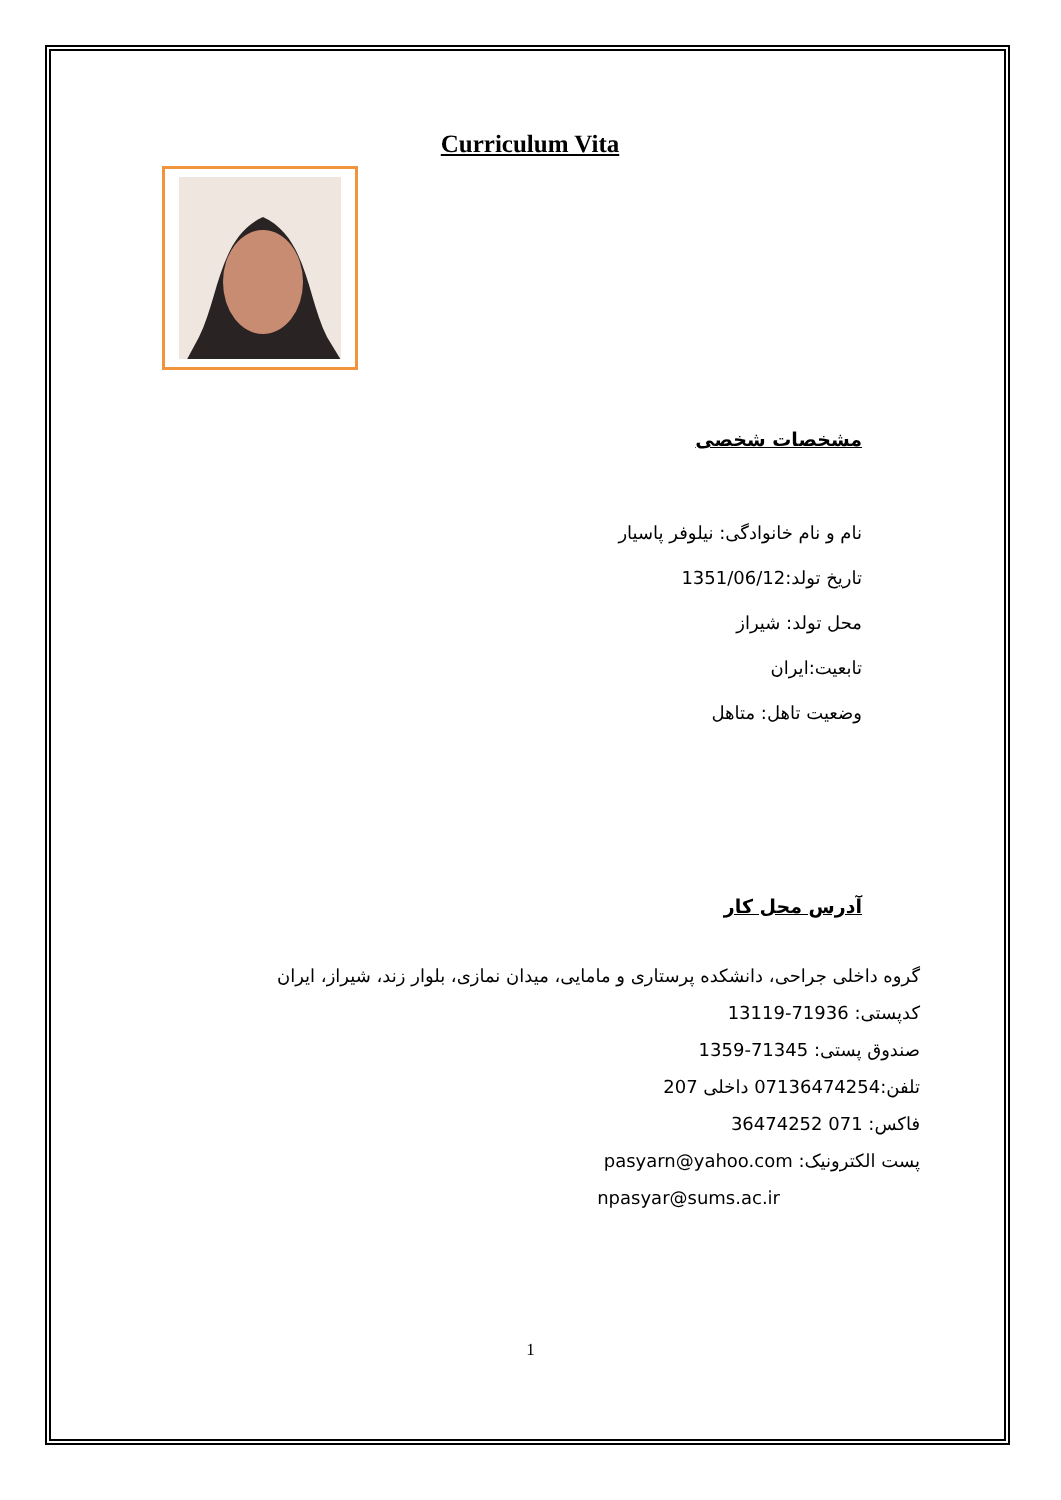Curriculum Vita
مشخصات شخصی
نام و نام خانوادگی: نیلوفر پاسیار
تاریخ تولد:1351/06/12
محل تولد: شیراز
تابعیت:ایران
وضعیت تاهل: متاهل
آدرس محل کار
گروه داخلی جراحی، دانشکده پرستاری و مامایی، میدان نمازی، بلوار زند، شیراز، ایران
کدپستی: 71936-13119
صندوق پستی: 71345-1359
تلفن:07136474254 داخلی 207
فاکس: 071 36474252
پست الکترونیک: pasyarn@yahoo.com
npasyar@sums.ac.ir
1